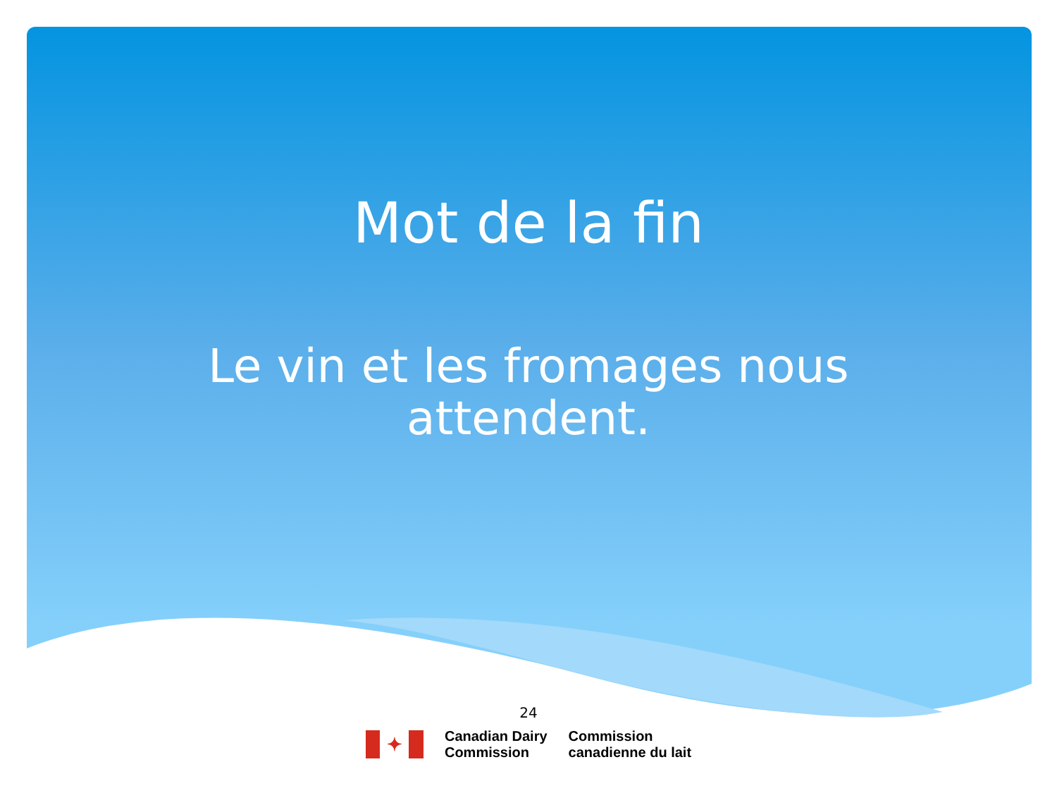Mot de la fin
Le vin et les fromages nous
attendent.
24
✦
Canadian Dairy
Commission
Commission
canadienne du lait